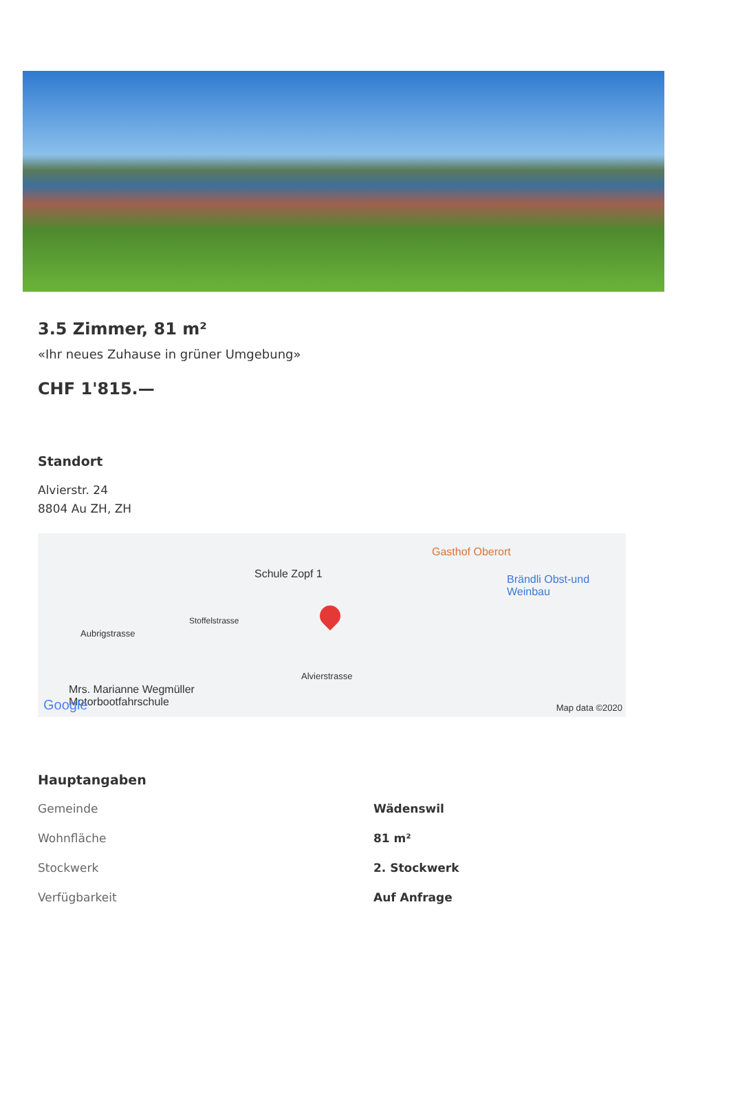3.5 Zimmer, 81 m²
«Ihr neues Zuhause in grüner Umgebung»
CHF 1'815.—
Standort
Alvierstr. 24
8804 Au ZH, ZH
Schule Zopf 1
Gasthof Oberort
Brändli Obst-und
Weinbau
Aubrigstrasse
Stoffelstrasse
Alvierstrasse
Mrs. Marianne Wegmüller
Motorbootfahrschule Google Map data ©2020
Hauptangaben
| Gemeinde | Wädenswil |
| Wohnfläche | 81 m² |
| Stockwerk | 2. Stockwerk |
| Verfügbarkeit | Auf Anfrage |